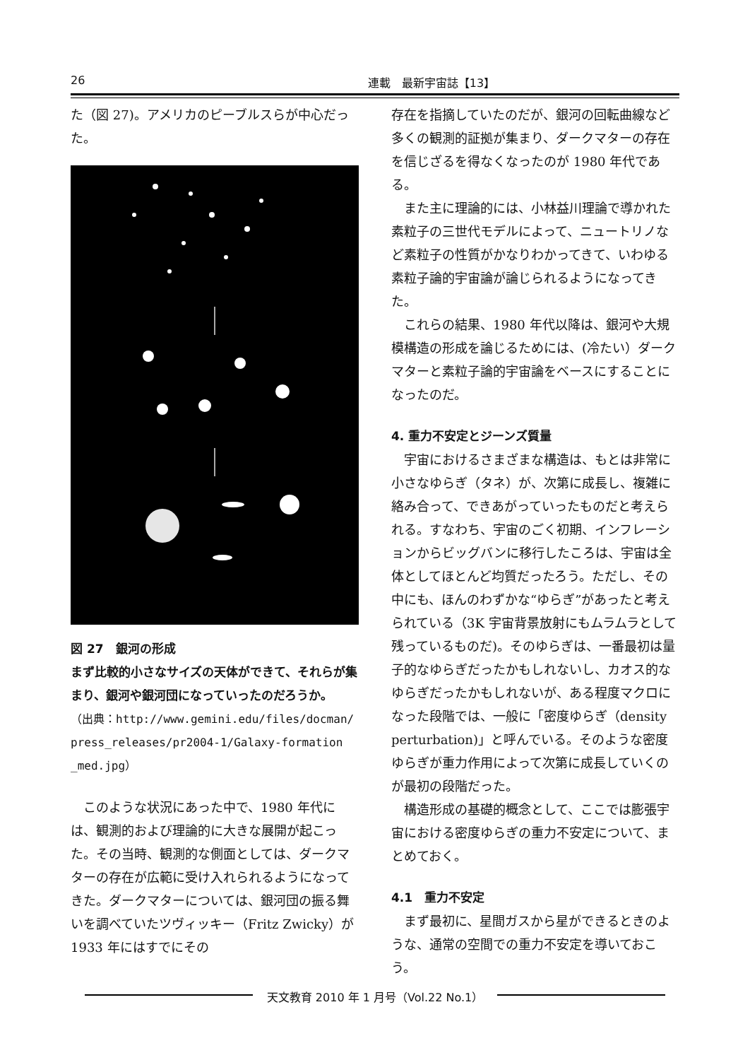26 連載　最新宇宙誌【13】
た（図 27)。アメリカのピーブルスらが中心だった。
図 27　銀河の形成
まず比較的小さなサイズの天体ができて、それらが集まり、銀河や銀河団になっていったのだろうか。
（出典：http://www.gemini.edu/files/docman/ press_releases/pr2004-1/Galaxy-formation _med.jpg）
このような状況にあった中で、1980 年代には、観測的および理論的に大きな展開が起こった。その当時、観測的な側面としては、ダークマターの存在が広範に受け入れられるようになってきた。ダークマターについては、銀河団の振る舞いを調べていたツヴィッキー（Fritz Zwicky）が 1933 年にはすでにその
存在を指摘していたのだが、銀河の回転曲線など多くの観測的証拠が集まり、ダークマターの存在を信じざるを得なくなったのが 1980 年代である。
また主に理論的には、小林益川理論で導かれた素粒子の三世代モデルによって、ニュートリノなど素粒子の性質がかなりわかってきて、いわゆる素粒子論的宇宙論が論じられるようになってきた。
これらの結果、1980 年代以降は、銀河や大規模構造の形成を論じるためには、(冷たい）ダークマターと素粒子論的宇宙論をベースにすることになったのだ。
4. 重力不安定とジーンズ質量
宇宙におけるさまざまな構造は、もとは非常に小さなゆらぎ（タネ）が、次第に成長し、複雑に絡み合って、できあがっていったものだと考えられる。すなわち、宇宙のごく初期、インフレーションからビッグバンに移行したころは、宇宙は全体としてほとんど均質だったろう。ただし、その中にも、ほんのわずかな“ゆらぎ”があったと考えられている（3K 宇宙背景放射にもムラムラとして残っているものだ)。そのゆらぎは、一番最初は量子的なゆらぎだったかもしれないし、カオス的なゆらぎだったかもしれないが、ある程度マクロになった段階では、一般に「密度ゆらぎ（density perturbation)」と呼んでいる。そのような密度ゆらぎが重力作用によって次第に成長していくのが最初の段階だった。
構造形成の基礎的概念として、ここでは膨張宇宙における密度ゆらぎの重力不安定について、まとめておく。
4.1　重力不安定
まず最初に、星間ガスから星ができるときのような、通常の空間での重力不安定を導いておこう。
天文教育 2010 年 1 月号（Vol.22 No.1）